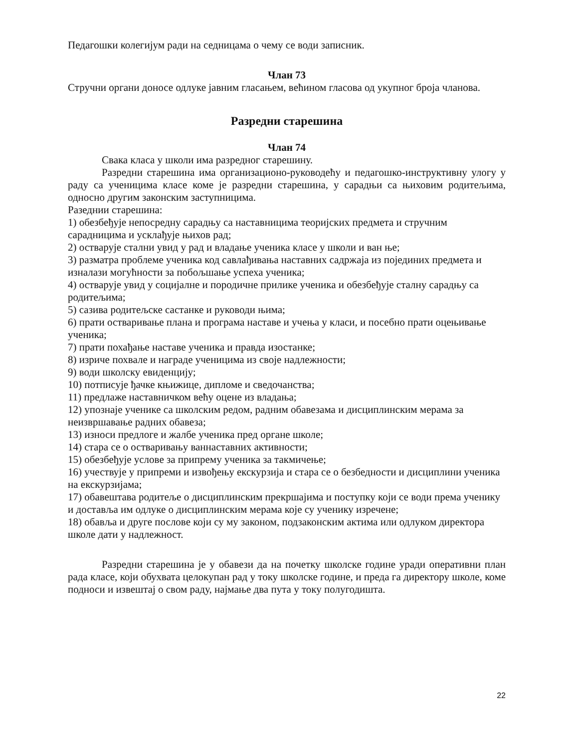Педагошки колегијум ради на седницама о чему се води записник.
Члан 73
Стручни органи доносе одлуке јавним гласањем, већином гласова од укупног броја чланова.
Разредни старешина
Члан 74
Свака класа у школи има разредног старешину.
Разредни старешина има организационо-руководећу и педагошко-инструктивну улогу у раду са ученицима класе коме је разредни старешина, у сарадњи са њиховим родитељима, односно другим законским заступницима.
Разеднии старешина:
1) обезбеђује непосредну сарадњу са наставницима теоријских предмета и стручним сарадницима и усклађује њихов рад;
2) остварује стални увид у рад и владање ученика класе у школи и ван ње;
3) разматра проблеме ученика код савлађивања наставних садржаја из појединих предмета и изналази могућности за побољшање успеха ученика;
4) остварује увид у социјалне и породичне прилике ученика и обезбеђује сталну сарадњу са родитељима;
5) сазива родитељске састанке и руководи њима;
6) прати остваривање плана и програма наставе и учења у класи, и посебно прати оцењивање ученика;
7) прати похађање наставе ученика и правда изостанке;
8) изриче похвале и награде ученицима из своје надлежности;
9) води школску евиденцију;
10) потписује ђачке књижице, дипломе и сведочанства;
11) предлаже наставничком већу оцене из владања;
12) упознаје ученике са школским редом, радним обавезама и дисциплинским мерама за неизвршавање радних обавеза;
13) износи предлоге и жалбе ученика пред органе школе;
14) стара се о остваривању ваннаставних активности;
15) обезбеђује услове за припрему ученика за такмичење;
16) учествује у припреми и извођењу екскурзија и стара се о безбедности и дисциплини ученика на екскурзијама;
17) обавештава родитеље о дисциплинским прекршајима и поступку који се води према ученику и доставља им одлуке о дисциплинским мерама које су ученику изречене;
18) обавља и друге послове који су му законом, подзаконским актима или одлуком директора школе дати у надлежност.
Разредни старешина је у обавези да на почетку школске године уради оперативни план рада класе, који обухвата целокупан рад у току школске године, и преда га директору школе, коме подноси и извештај о свом раду, најмање два пута у току полугодишта.
22